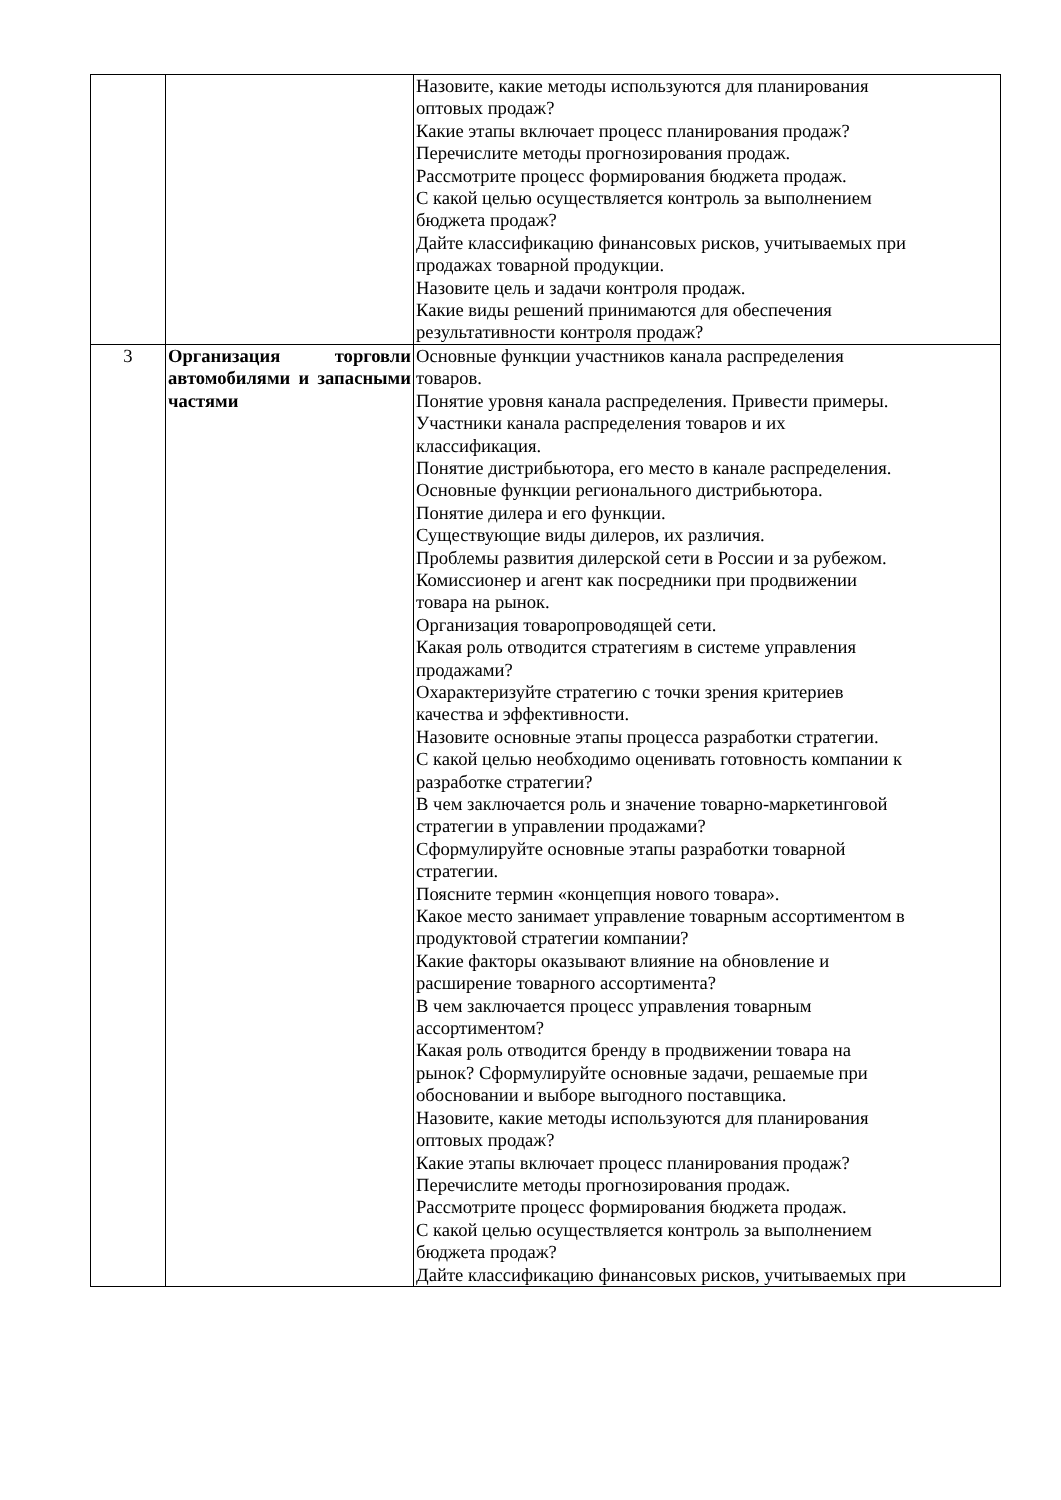| | | Назовите, какие методы используются для планирования оптовых продаж? Какие этапы включает процесс планирования продаж? Перечислите методы прогнозирования продаж. Рассмотрите процесс формирования бюджета продаж. С какой целью осуществляется контроль за выполнением бюджета продаж? Дайте классификацию финансовых рисков, учитываемых при продажах товарной продукции. Назовите цель и задачи контроля продаж. Какие виды решений принимаются для обеспечения результативности контроля продаж? |
| 3 | Организация торговли автомобилями и запасными частями | Основные функции участников канала распределения товаров. Понятие уровня канала распределения. Привести примеры. Участники канала распределения товаров и их классификация. Понятие дистрибьютора, его место в канале распределения. Основные функции регионального дистрибьютора. Понятие дилера и его функции. Существующие виды дилеров, их различия. Проблемы развития дилерской сети в России и за рубежом. Комиссионер и агент как посредники при продвижении товара на рынок. Организация товаропроводящей сети. Какая роль отводится стратегиям в системе управления продажами? Охарактеризуйте стратегию с точки зрения критериев качества и эффективности. Назовите основные этапы процесса разработки стратегии. С какой целью необходимо оценивать готовность компании к разработке стратегии? В чем заключается роль и значение товарно-маркетинговой стратегии в управлении продажами? Сформулируйте основные этапы разработки товарной стратегии. Поясните термин «концепция нового товара». Какое место занимает управление товарным ассортиментом в продуктовой стратегии компании? Какие факторы оказывают влияние на обновление и расширение товарного ассортимента? В чем заключается процесс управления товарным ассортиментом? Какая роль отводится бренду в продвижении товара на рынок? Сформулируйте основные задачи, решаемые при обосновании и выборе выгодного поставщика. Назовите, какие методы используются для планирования оптовых продаж? Какие этапы включает процесс планирования продаж? Перечислите методы прогнозирования продаж. Рассмотрите процесс формирования бюджета продаж. С какой целью осуществляется контроль за выполнением бюджета продаж? Дайте классификацию финансовых рисков, учитываемых при |